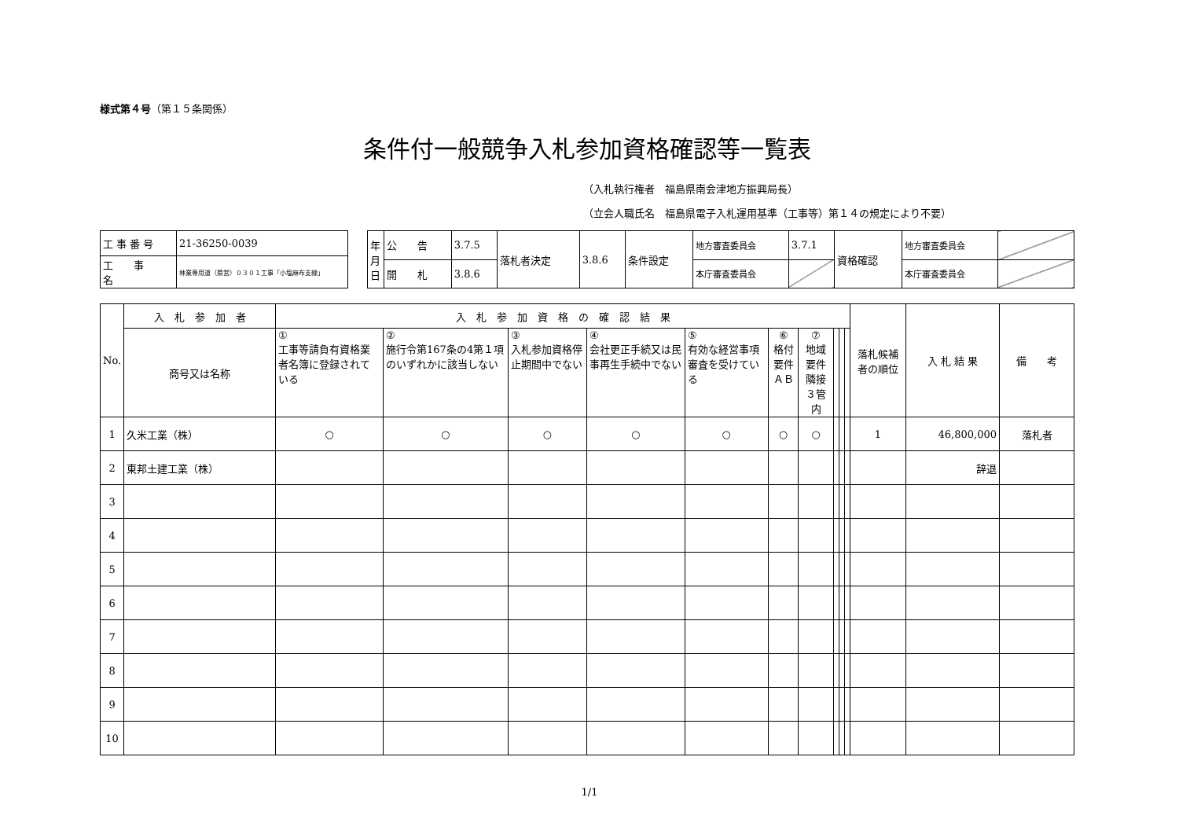様式第４号（第１５条関係）
条件付一般競争入札参加資格確認等一覧表
（入札執行権者　福島県南会津地方振興局長）
（立会人職氏名　福島県電子入札運用基準（工事等）第１４の規定により不要）
| 工 事 番 号 | 21-36250-0039 |
| 工 事 名 | 林業専用道（県営）０３０１工事「小塩麻布支線」 |
| 年月日 | 公 告 | 3.7.5 | 落札者決定 | 3.8.6 | 条件設定 | 地方審査委員会 | 3.7.1 | 資格確認 | 地方審査委員会 | |
| | 開 札 | 3.8.6 | | | | 本庁審査委員会 | | | 本庁審査委員会 | |
| No. | 入 札 参 加 者 | 入 札 参 加 資 格 の 確 認 結 果 | | | | | | | | | | 落札候補者の順位 | 入 札 結 果 | 備 考 |
| --- | --- | --- | --- | --- | --- | --- | --- | --- | --- | --- | --- | --- | --- | --- |
| | 商号又は名称 | ① 工事等請負有資格業者名簿に登録されている | ② 施行令第167条の4第１項のいずれかに該当しない | ③ 入札参加資格停止期間中でない | ④ 会社更正手続又は民事再生手続中でない | ⑤ 有効な経営事項審査を受けている | ⑥ 格付要件 ＡＢ | ⑦ 地域要件 隣接３管内 | | | | | | |
| 1 | 久米工業（株） | ○ | ○ | ○ | ○ | ○ | ○ | ○ | | | | 1 | 46,800,000 | 落札者 |
| 2 | 東邦土建工業（株） | | | | | | | | | | | | 辞退 | |
| 3 | | | | | | | | | | | | | | |
| 4 | | | | | | | | | | | | | | |
| 5 | | | | | | | | | | | | | | |
| 6 | | | | | | | | | | | | | | |
| 7 | | | | | | | | | | | | | | |
| 8 | | | | | | | | | | | | | | |
| 9 | | | | | | | | | | | | | | |
| 10 | | | | | | | | | | | | | | |
1/1